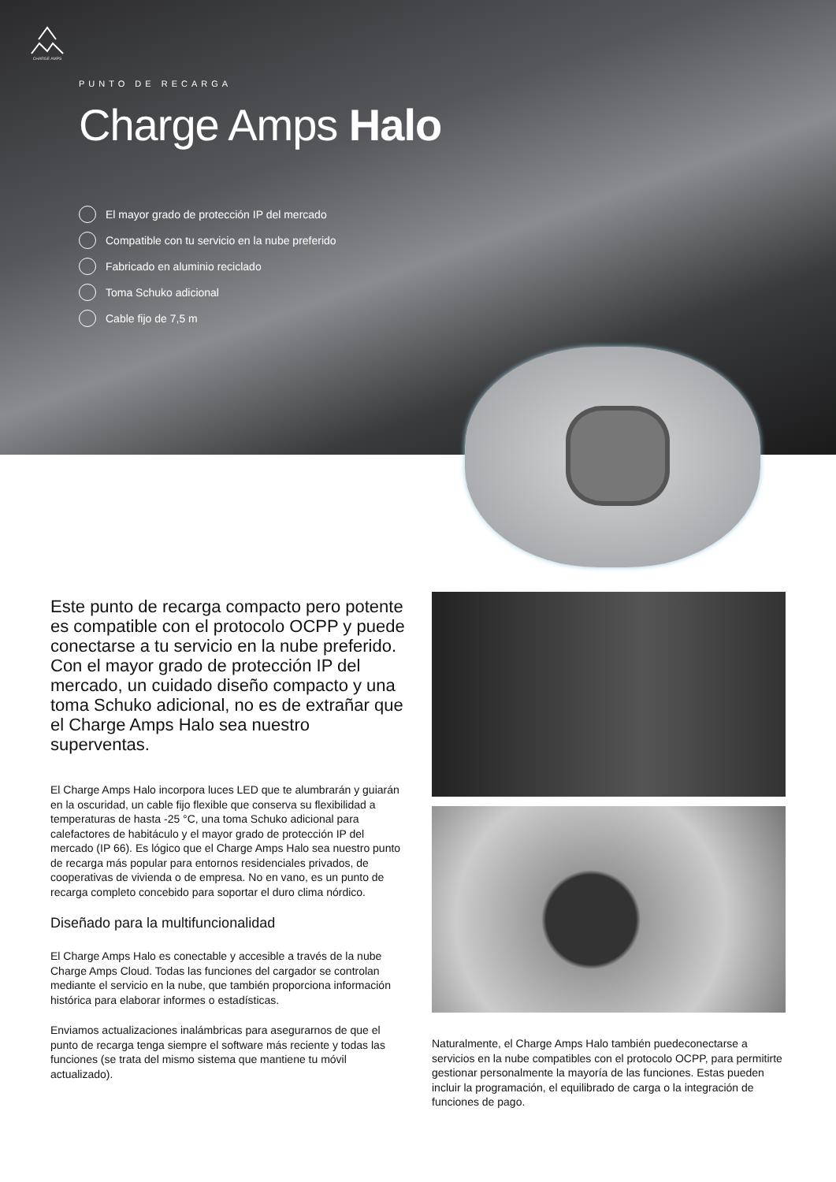CHARGE AMPS
PUNTO DE RECARGA
Charge Amps Halo
El mayor grado de protección IP del mercado
Compatible con tu servicio en la nube preferido
Fabricado en aluminio reciclado
Toma Schuko adicional
Cable fijo de 7,5 m
Este punto de recarga compacto pero potente es compatible con el protocolo OCPP y puede conectarse a tu servicio en la nube preferido. Con el mayor grado de protección IP del mercado, un cuidado diseño compacto y una toma Schuko adicional, no es de extrañar que el Charge Amps Halo sea nuestro superventas.
El Charge Amps Halo incorpora luces LED que te alumbrarán y guiarán en la oscuridad, un cable fijo flexible que conserva su flexibilidad a temperaturas de hasta -25 °C, una toma Schuko adicional para calefactores de habitáculo y el mayor grado de protección IP del mercado (IP 66). Es lógico que el Charge Amps Halo sea nuestro punto de recarga más popular para entornos residenciales privados, de cooperativas de vivienda o de empresa. No en vano, es un punto de recarga completo concebido para soportar el duro clima nórdico.
Diseñado para la multifuncionalidad
El Charge Amps Halo es conectable y accesible a través de la nube Charge Amps Cloud. Todas las funciones del cargador se controlan mediante el servicio en la nube, que también proporciona información histórica para elaborar informes o estadísticas.
Enviamos actualizaciones inalámbricas para asegurarnos de que el punto de recarga tenga siempre el software más reciente y todas las funciones (se trata del mismo sistema que mantiene tu móvil actualizado).
Naturalmente, el Charge Amps Halo también puedeconectarse a servicios en la nube compatibles con el protocolo OCPP, para permitirte gestionar personalmente la mayoría de las funciones. Estas pueden incluir la programación, el equilibrado de carga o la integración de funciones de pago.